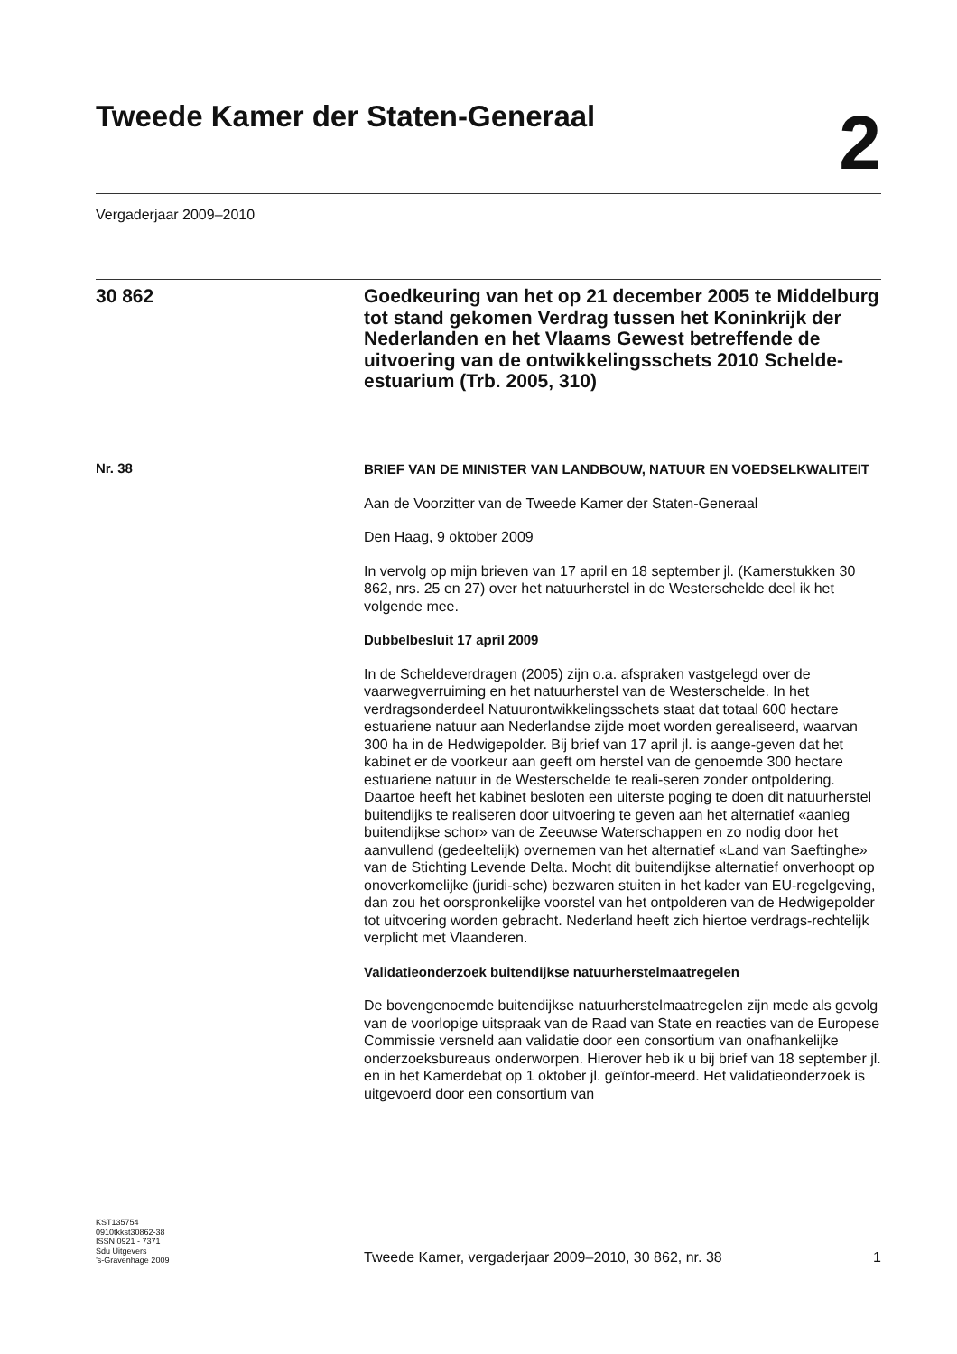Tweede Kamer der Staten-Generaal
2
Vergaderjaar 2009–2010
30 862
Goedkeuring van het op 21 december 2005 te Middelburg tot stand gekomen Verdrag tussen het Koninkrijk der Nederlanden en het Vlaams Gewest betreffende de uitvoering van de ontwikkelingsschets 2010 Schelde-estuarium (Trb. 2005, 310)
Nr. 38
BRIEF VAN DE MINISTER VAN LANDBOUW, NATUUR EN VOEDSELKWALITEIT
Aan de Voorzitter van de Tweede Kamer der Staten-Generaal
Den Haag, 9 oktober 2009
In vervolg op mijn brieven van 17 april en 18 september jl. (Kamerstukken 30 862, nrs. 25 en 27) over het natuurherstel in de Westerschelde deel ik het volgende mee.
Dubbelbesluit 17 april 2009
In de Scheldeverdragen (2005) zijn o.a. afspraken vastgelegd over de vaarwegverruiming en het natuurherstel van de Westerschelde. In het verdragsonderdeel Natuurontwikkelingsschets staat dat totaal 600 hectare estuariene natuur aan Nederlandse zijde moet worden gerealiseerd, waarvan 300 ha in de Hedwigepolder. Bij brief van 17 april jl. is aange-geven dat het kabinet er de voorkeur aan geeft om herstel van de genoemde 300 hectare estuariene natuur in de Westerschelde te reali-seren zonder ontpoldering. Daartoe heeft het kabinet besloten een uiterste poging te doen dit natuurherstel buitendijks te realiseren door uitvoering te geven aan het alternatief «aanleg buitendijkse schor» van de Zeeuwse Waterschappen en zo nodig door het aanvullend (gedeeltelijk) overnemen van het alternatief «Land van Saeftinghe» van de Stichting Levende Delta. Mocht dit buitendijkse alternatief onverhoopt op onoverkomelijke (juridi-sche) bezwaren stuiten in het kader van EU-regelgeving, dan zou het oorspronkelijke voorstel van het ontpolderen van de Hedwigepolder tot uitvoering worden gebracht. Nederland heeft zich hiertoe verdrags-rechtelijk verplicht met Vlaanderen.
Validatieonderzoek buitendijkse natuurherstelmaatregelen
De bovengenoemde buitendijkse natuurherstelmaatregelen zijn mede als gevolg van de voorlopige uitspraak van de Raad van State en reacties van de Europese Commissie versneld aan validatie door een consortium van onafhankelijke onderzoeksbureaus onderworpen. Hierover heb ik u bij brief van 18 september jl. en in het Kamerdebat op 1 oktober jl. geïnfor-meerd. Het validatieonderzoek is uitgevoerd door een consortium van
KST135754
0910tkkst30862-38
ISSN 0921 - 7371
Sdu Uitgevers
’s-Gravenhage 2009
Tweede Kamer, vergaderjaar 2009–2010, 30 862, nr. 38 1